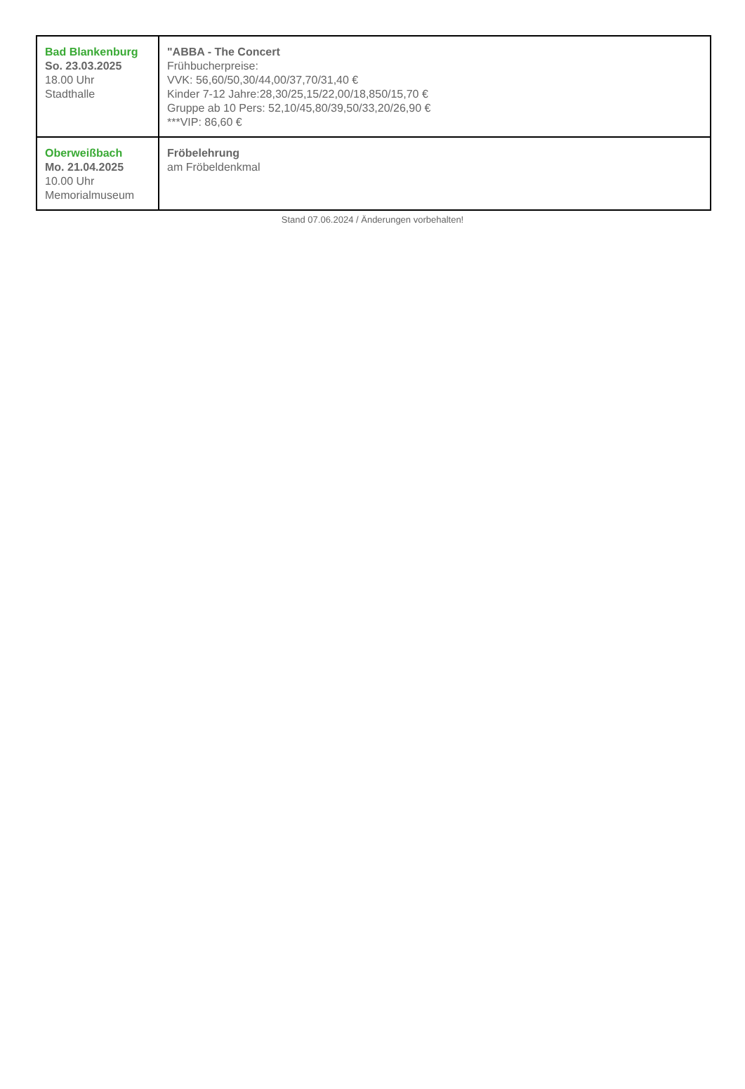| Bad Blankenburg So. 23.03.2025 18.00 Uhr Stadthalle | "ABBA - The Concert Frühbucherpreise: VVK: 56,60/50,30/44,00/37,70/31,40 € Kinder 7-12 Jahre:28,30/25,15/22,00/18,850/15,70 € Gruppe ab 10 Pers: 52,10/45,80/39,50/33,20/26,90 € ***VIP: 86,60 € |
| Oberweißbach Mo. 21.04.2025 10.00 Uhr Memorialmuseum | Fröbelehrung am Fröbeldenkmal |
Stand 07.06.2024 / Änderungen vorbehalten!